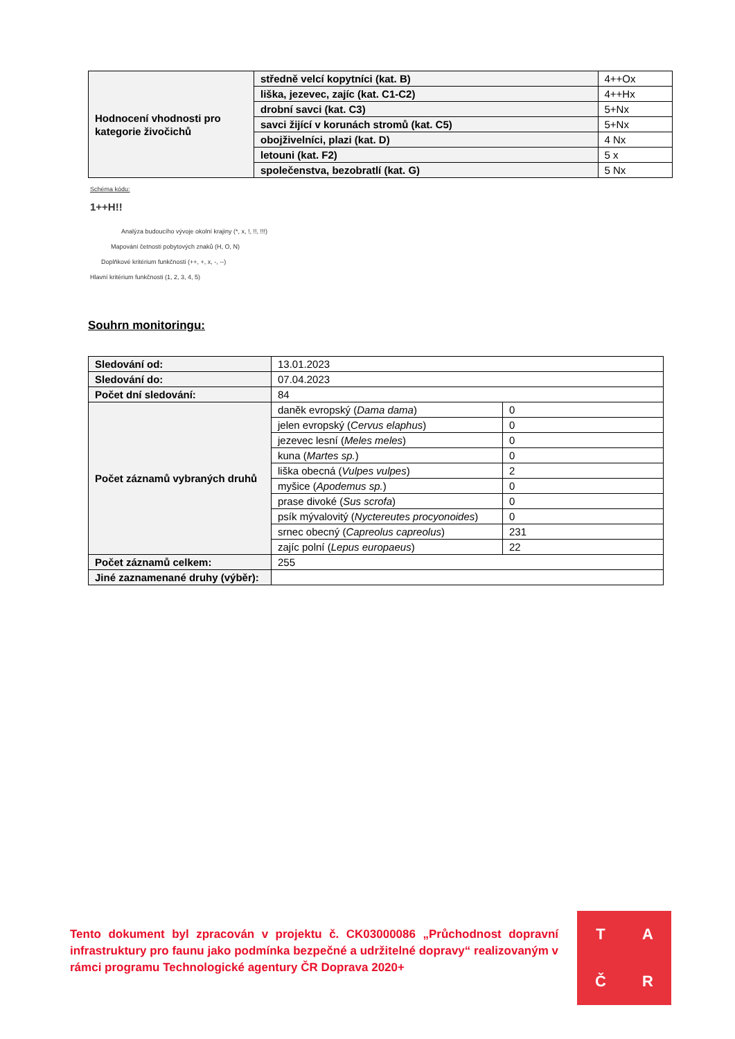| Hodnocení vhodnosti pro kategorie živočichů | středně velcí kopytníci (kat. B) | 4++Ox |
| | liška, jezevec, zajíc (kat. C1-C2) | 4++Hx |
| | drobní savci (kat. C3) | 5+Nx |
| | savci žijící v korunách stromů (kat. C5) | 5+Nx |
| | obojživelníci, plazi (kat. D) | 4 Nx |
| | letouni (kat. F2) | 5 x |
| | společenstva, bezobratlí (kat. G) | 5 Nx |
Schéma kódu:
1++H!!
Analýza budoucího vývoje okolní krajiny (*, x, !, !!, !!!)
Mapování četnosti pobytových znaků (H, O, N)
Doplňkové kritérium funkčnosti (++, +, x, -, --)
Hlavní kritérium funkčnosti (1, 2, 3, 4, 5)
Souhrn monitoringu:
| Sledování od: | 13.01.2023 | |
| Sledování do: | 07.04.2023 | |
| Počet dní sledování: | 84 | |
| Počet záznamů vybraných druhů | daněk evropský ( Dama dama ) | 0 |
| | jelen evropský ( Cervus elaphus ) | 0 |
| | jezevec lesní ( Meles meles ) | 0 |
| | kuna ( Martes sp. ) | 0 |
| | liška obecná ( Vulpes vulpes ) | 2 |
| | myšice ( Apodemus sp. ) | 0 |
| | prase divoké ( Sus scrofa ) | 0 |
| | psík mývalovitý ( Nyctereutes procyonoides ) | 0 |
| | srnec obecný ( Capreolus capreolus ) | 231 |
| | zajíc polní ( Lepus europaeus ) | 22 |
| Počet záznamů celkem: | 255 | |
| Jiné zaznamenané druhy (výběr): | | |
Tento dokument byl zpracován v projektu č. CK03000086 „Průchodnost dopravní infrastruktury pro faunu jako podmínka bezpečné a udržitelné dopravy“ realizovaným v rámci programu Technologické agentury ČR Doprava 2020+
T A Č R